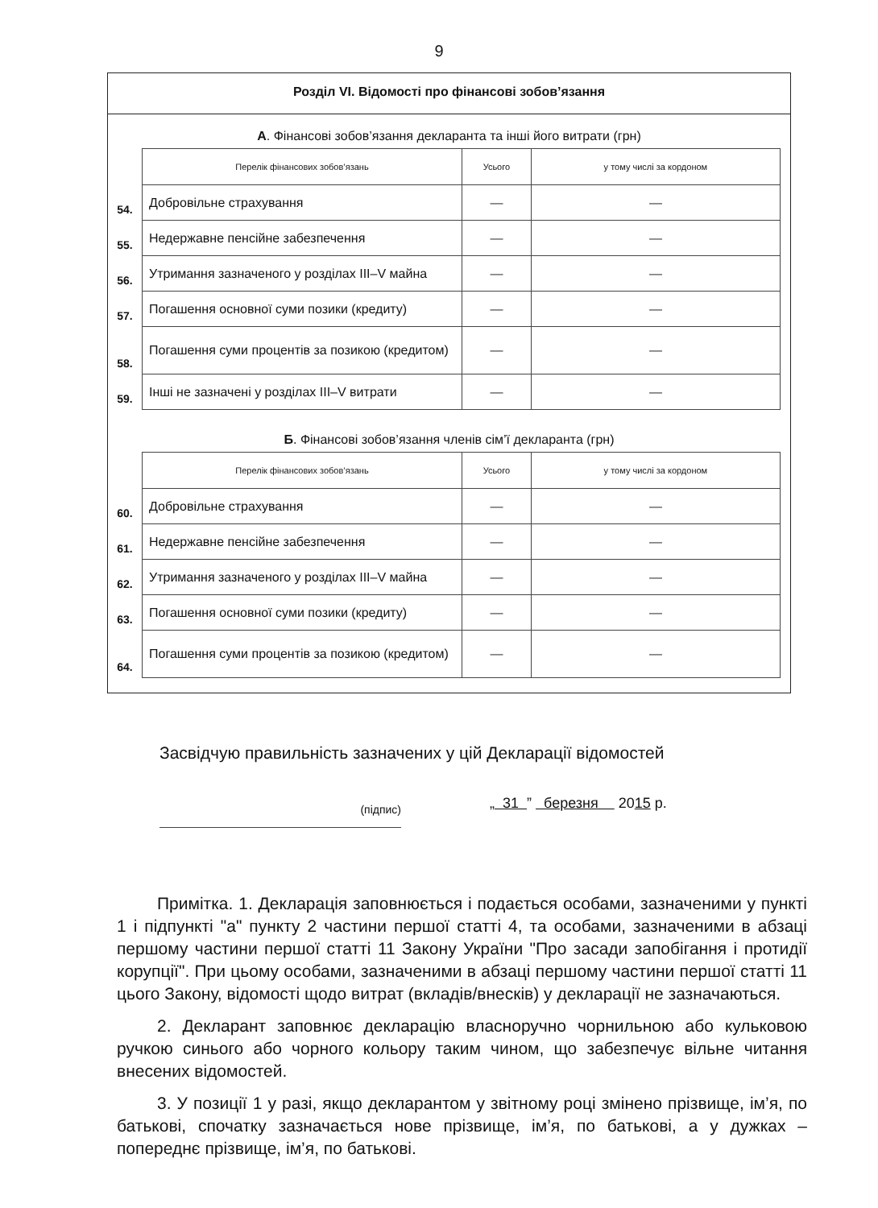9
Розділ VI. Відомості про фінансові зобов’язання
А. Фінансові зобов’язання декларанта та інші його витрати (грн)
| | Перелік фінансових зобов’язань | Усього | у тому числі за кордоном |
| 54. | Добровільне страхування | — | — |
| 55. | Недержавне пенсійне забезпечення | — | — |
| 56. | Утримання зазначеного у розділах III–V майна | — | — |
| 57. | Погашення основної суми позики (кредиту) | — | — |
| 58. | Погашення суми процентів за позикою (кредитом) | — | — |
| 59. | Інші не зазначені у розділах III–V витрати | — | — |
Б. Фінансові зобов’язання членів сім’ї декларанта (грн)
| | Перелік фінансових зобов’язань | Усього | у тому числі за кордоном |
| 60. | Добровільне страхування | — | — |
| 61. | Недержавне пенсійне забезпечення | — | — |
| 62. | Утримання зазначеного у розділах III–V майна | — | — |
| 63. | Погашення основної суми позики (кредиту) | — | — |
| 64. | Погашення суми процентів за позикою (кредитом) | — | — |
Засвідчую правильність зазначених у цій Декларації відомостей
(підпис)
„ 31 ” березня 2015 р.
Примітка. 1. Декларація заповнюється і подається особами, зазначеними у пункті 1 і підпункті "а" пункту 2 частини першої статті 4, та особами, зазначеними в абзаці першому частини першої статті 11 Закону України "Про засади запобігання і протидії корупції". При цьому особами, зазначеними в абзаці першому частини першої статті 11 цього Закону, відомості щодо витрат (вкладів/внесків) у декларації не зазначаються.
2. Декларант заповнює декларацію власноручно чорнильною або кульковою ручкою синього або чорного кольору таким чином, що забезпечує вільне читання внесених відомостей.
3. У позиції 1 у разі, якщо декларантом у звітному році змінено прізвище, ім’я, по батькові, спочатку зазначається нове прізвище, ім’я, по батькові, а у дужках – попереднє прізвище, ім’я, по батькові.